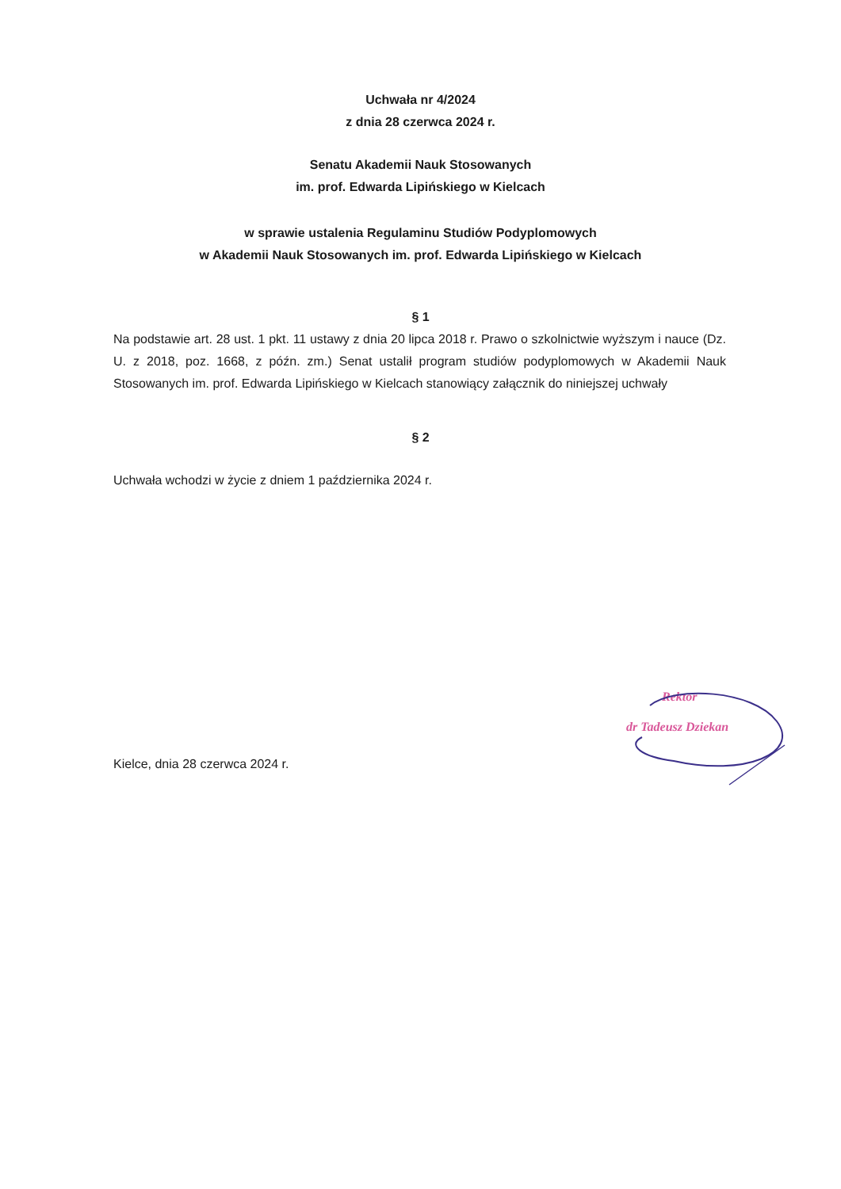Uchwała nr 4/2024
z dnia 28 czerwca 2024 r.
Senatu Akademii Nauk Stosowanych
im. prof. Edwarda Lipińskiego w Kielcach
w sprawie ustalenia Regulaminu Studiów Podyplomowych
w Akademii Nauk Stosowanych im. prof. Edwarda Lipińskiego w Kielcach
§ 1
Na podstawie art. 28 ust. 1 pkt. 11 ustawy z dnia 20 lipca 2018 r. Prawo o szkolnictwie wyższym i nauce (Dz. U. z 2018, poz. 1668, z późn. zm.) Senat ustalił program studiów podyplomowych w Akademii Nauk Stosowanych im. prof. Edwarda Lipińskiego w Kielcach stanowiący załącznik do niniejszej uchwały
§ 2
Uchwała wchodzi w życie z dniem 1 października 2024 r.
Kielce, dnia 28 czerwca 2024 r.
Rektor
dr Tadeusz Dziekan